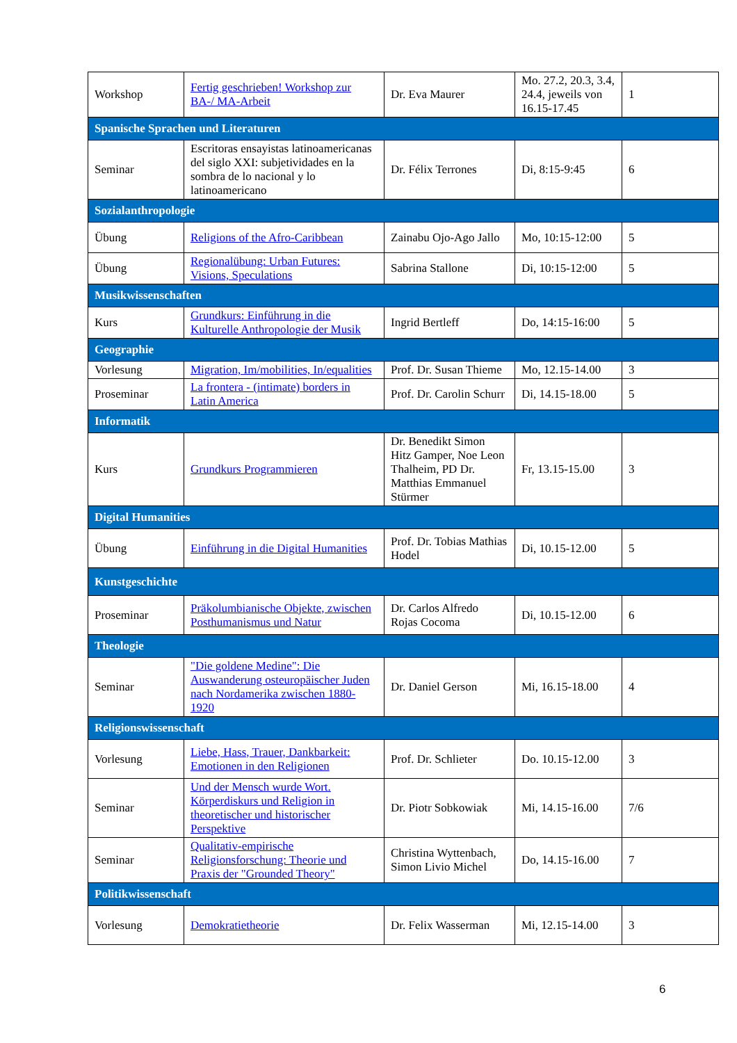| Workshop | Fertig geschrieben! Workshop zur BA-/ MA-Arbeit | Dr. Eva Maurer | Mo. 27.2, 20.3, 3.4, 24.4, jeweils von 16.15-17.45 | 1 |
| Spanische Sprachen und Literaturen | | | | |
| Seminar | Escritoras ensayistas latinoamericanas del siglo XXI: subjetividades en la sombra de lo nacional y lo latinoamericano | Dr. Félix Terrones | Di, 8:15-9:45 | 6 |
| Sozialanthropologie | | | | |
| Übung | Religions of the Afro-Caribbean | Zainabu Ojo-Ago Jallo | Mo, 10:15-12:00 | 5 |
| Übung | Regionalübung: Urban Futures: Visions, Speculations | Sabrina Stallone | Di, 10:15-12:00 | 5 |
| Musikwissenschaften | | | | |
| Kurs | Grundkurs: Einführung in die Kulturelle Anthropologie der Musik | Ingrid Bertleff | Do, 14:15-16:00 | 5 |
| Geographie | | | | |
| Vorlesung | Migration, Im/mobilities, In/equalities | Prof. Dr. Susan Thieme | Mo, 12.15-14.00 | 3 |
| Proseminar | La frontera - (intimate) borders in Latin America | Prof. Dr. Carolin Schurr | Di, 14.15-18.00 | 5 |
| Informatik | | | | |
| Kurs | Grundkurs Programmieren | Dr. Benedikt Simon Hitz Gamper, Noe Leon Thalheim, PD Dr. Matthias Emmanuel Stürmer | Fr, 13.15-15.00 | 3 |
| Digital Humanities | | | | |
| Übung | Einführung in die Digital Humanities | Prof. Dr. Tobias Mathias Hodel | Di, 10.15-12.00 | 5 |
| Kunstgeschichte | | | | |
| Proseminar | Präkolumbianische Objekte, zwischen Posthumanismus und Natur | Dr. Carlos Alfredo Rojas Cocoma | Di, 10.15-12.00 | 6 |
| Theologie | | | | |
| Seminar | "Die goldene Medine": Die Auswanderung osteuropäischer Juden nach Nordamerika zwischen 1880-1920 | Dr. Daniel Gerson | Mi, 16.15-18.00 | 4 |
| Religionswissenschaft | | | | |
| Vorlesung | Liebe, Hass, Trauer, Dankbarkeit: Emotionen in den Religionen | Prof. Dr. Schlieter | Do. 10.15-12.00 | 3 |
| Seminar | Und der Mensch wurde Wort. Körperdiskurs und Religion in theoretischer und historischer Perspektive | Dr. Piotr Sobkowiak | Mi, 14.15-16.00 | 7/6 |
| Seminar | Qualitativ-empirische Religionsforschung: Theorie und Praxis der "Grounded Theory" | Christina Wyttenbach, Simon Livio Michel | Do, 14.15-16.00 | 7 |
| Politikwissenschaft | | | | |
| Vorlesung | Demokratietheorie | Dr. Felix Wasserman | Mi, 12.15-14.00 | 3 |
6